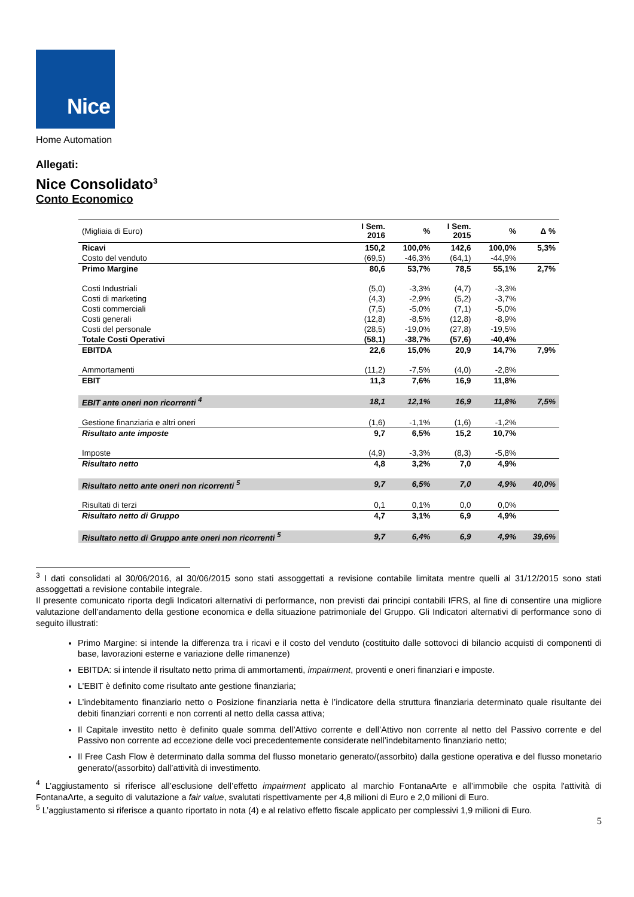Nice
Home Automation
Allegati:
Nice Consolidato<sup>3</sup>
Conto Economico
| (Migliaia di Euro) | I Sem. 2016 | % | I Sem. 2015 | % | Δ % |
| --- | --- | --- | --- | --- | --- |
| Ricavi | 150,2 | 100,0% | 142,6 | 100,0% | 5,3% |
| Costo del venduto | (69,5) | -46,3% | (64,1) | -44,9% | |
| Primo Margine | 80,6 | 53,7% | 78,5 | 55,1% | 2,7% |
| Costi Industriali | (5,0) | -3,3% | (4,7) | -3,3% | |
| Costi di marketing | (4,3) | -2,9% | (5,2) | -3,7% | |
| Costi commerciali | (7,5) | -5,0% | (7,1) | -5,0% | |
| Costi generali | (12,8) | -8,5% | (12,8) | -8,9% | |
| Costi del personale | (28,5) | -19,0% | (27,8) | -19,5% | |
| Totale Costi Operativi | (58,1) | -38,7% | (57,6) | -40,4% | |
| EBITDA | 22,6 | 15,0% | 20,9 | 14,7% | 7,9% |
| Ammortamenti | (11,2) | -7,5% | (4,0) | -2,8% | |
| EBIT | 11,3 | 7,6% | 16,9 | 11,8% | |
| EBIT ante oneri non ricorrenti <sup>4</sup> | 18,1 | 12,1% | 16,9 | 11,8% | 7,5% |
| Gestione finanziaria e altri oneri | (1,6) | -1,1% | (1,6) | -1,2% | |
| Risultato ante imposte | 9,7 | 6,5% | 15,2 | 10,7% | |
| Imposte | (4,9) | -3,3% | (8,3) | -5,8% | |
| Risultato netto | 4,8 | 3,2% | 7,0 | 4,9% | |
| Risultato netto ante oneri non ricorrenti <sup>5</sup> | 9,7 | 6,5% | 7,0 | 4,9% | 40,0% |
| Risultati di terzi | 0,1 | 0,1% | 0,0 | 0,0% | |
| Risultato netto di Gruppo | 4,7 | 3,1% | 6,9 | 4,9% | |
| Risultato netto di Gruppo ante oneri non ricorrenti <sup>5</sup> | 9,7 | 6,4% | 6,9 | 4,9% | 39,6% |
<sup>3</sup> I dati consolidati al 30/06/2016, al 30/06/2015 sono stati assoggettati a revisione contabile limitata mentre quelli al 31/12/2015 sono stati assoggettati a revisione contabile integrale.
Il presente comunicato riporta degli Indicatori alternativi di performance, non previsti dai principi contabili IFRS, al fine di consentire una migliore valutazione dell’andamento della gestione economica e della situazione patrimoniale del Gruppo. Gli Indicatori alternativi di performance sono di seguito illustrati:
Primo Margine: si intende la differenza tra i ricavi e il costo del venduto (costituito dalle sottovoci di bilancio acquisti di componenti di base, lavorazioni esterne e variazione delle rimanenze)
EBITDA: si intende il risultato netto prima di ammortamenti, impairment, proventi e oneri finanziari e imposte.
L’EBIT è definito come risultato ante gestione finanziaria;
L’indebitamento finanziario netto o Posizione finanziaria netta è l’indicatore della struttura finanziaria determinato quale risultante dei debiti finanziari correnti e non correnti al netto della cassa attiva;
Il Capitale investito netto è definito quale somma dell’Attivo corrente e dell’Attivo non corrente al netto del Passivo corrente e del Passivo non corrente ad eccezione delle voci precedentemente considerate nell’indebitamento finanziario netto;
Il Free Cash Flow è determinato dalla somma del flusso monetario generato/(assorbito) dalla gestione operativa e del flusso monetario generato/(assorbito) dall’attività di investimento.
<sup>4</sup> L’aggiustamento si riferisce all’esclusione dell’effetto impairment applicato al marchio FontanaArte e all’immobile che ospita l'attività di FontanaArte, a seguito di valutazione a fair value, svalutati rispettivamente per 4,8 milioni di Euro e 2,0 milioni di Euro.
<sup>5</sup> L’aggiustamento si riferisce a quanto riportato in nota (4) e al relativo effetto fiscale applicato per complessivi 1,9 milioni di Euro.
5